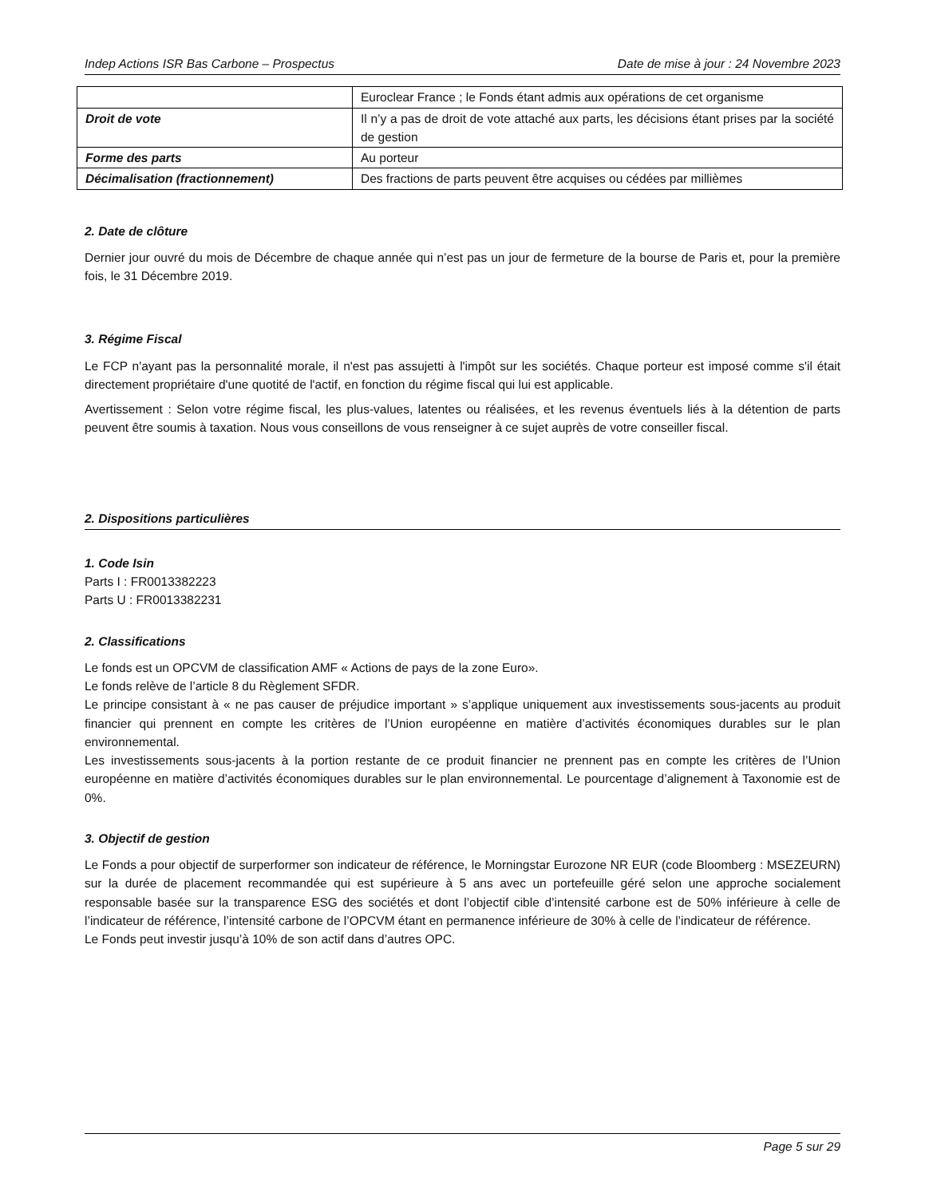Indep Actions ISR Bas Carbone – Prospectus Date de mise à jour : 24 Novembre 2023
| | Euroclear France ; le Fonds étant admis aux opérations de cet organisme |
| Droit de vote | Il n’y a pas de droit de vote attaché aux parts, les décisions étant prises par la société de gestion |
| Forme des parts | Au porteur |
| Décimalisation (fractionnement) | Des fractions de parts peuvent être acquises ou cédées par millièmes |
2. Date de clôture
Dernier jour ouvré du mois de Décembre de chaque année qui n’est pas un jour de fermeture de la bourse de Paris et, pour la première fois, le 31 Décembre 2019.
3. Régime Fiscal
Le FCP n'ayant pas la personnalité morale, il n'est pas assujetti à l'impôt sur les sociétés. Chaque porteur est imposé comme s'il était directement propriétaire d'une quotité de l'actif, en fonction du régime fiscal qui lui est applicable.
Avertissement : Selon votre régime fiscal, les plus-values, latentes ou réalisées, et les revenus éventuels liés à la détention de parts peuvent être soumis à taxation. Nous vous conseillons de vous renseigner à ce sujet auprès de votre conseiller fiscal.
2. Dispositions particulières
1. Code Isin
Parts I : FR0013382223
Parts U : FR0013382231
2. Classifications
Le fonds est un OPCVM de classification AMF « Actions de pays de la zone Euro».
Le fonds relève de l’article 8 du Règlement SFDR.
Le principe consistant à « ne pas causer de préjudice important » s’applique uniquement aux investissements sous-jacents au produit financier qui prennent en compte les critères de l’Union européenne en matière d’activités économiques durables sur le plan environnemental.
Les investissements sous-jacents à la portion restante de ce produit financier ne prennent pas en compte les critères de l’Union européenne en matière d’activités économiques durables sur le plan environnemental. Le pourcentage d’alignement à Taxonomie est de 0%.
3. Objectif de gestion
Le Fonds a pour objectif de surperformer son indicateur de référence, le Morningstar Eurozone NR EUR (code Bloomberg : MSEZEURN) sur la durée de placement recommandée qui est supérieure à 5 ans avec un portefeuille géré selon une approche socialement responsable basée sur la transparence ESG des sociétés et dont l’objectif cible d’intensité carbone est de 50% inférieure à celle de l’indicateur de référence, l’intensité carbone de l’OPCVM étant en permanence inférieure de 30% à celle de l’indicateur de référence.
Le Fonds peut investir jusqu’à 10% de son actif dans d’autres OPC.
Page 5 sur 29